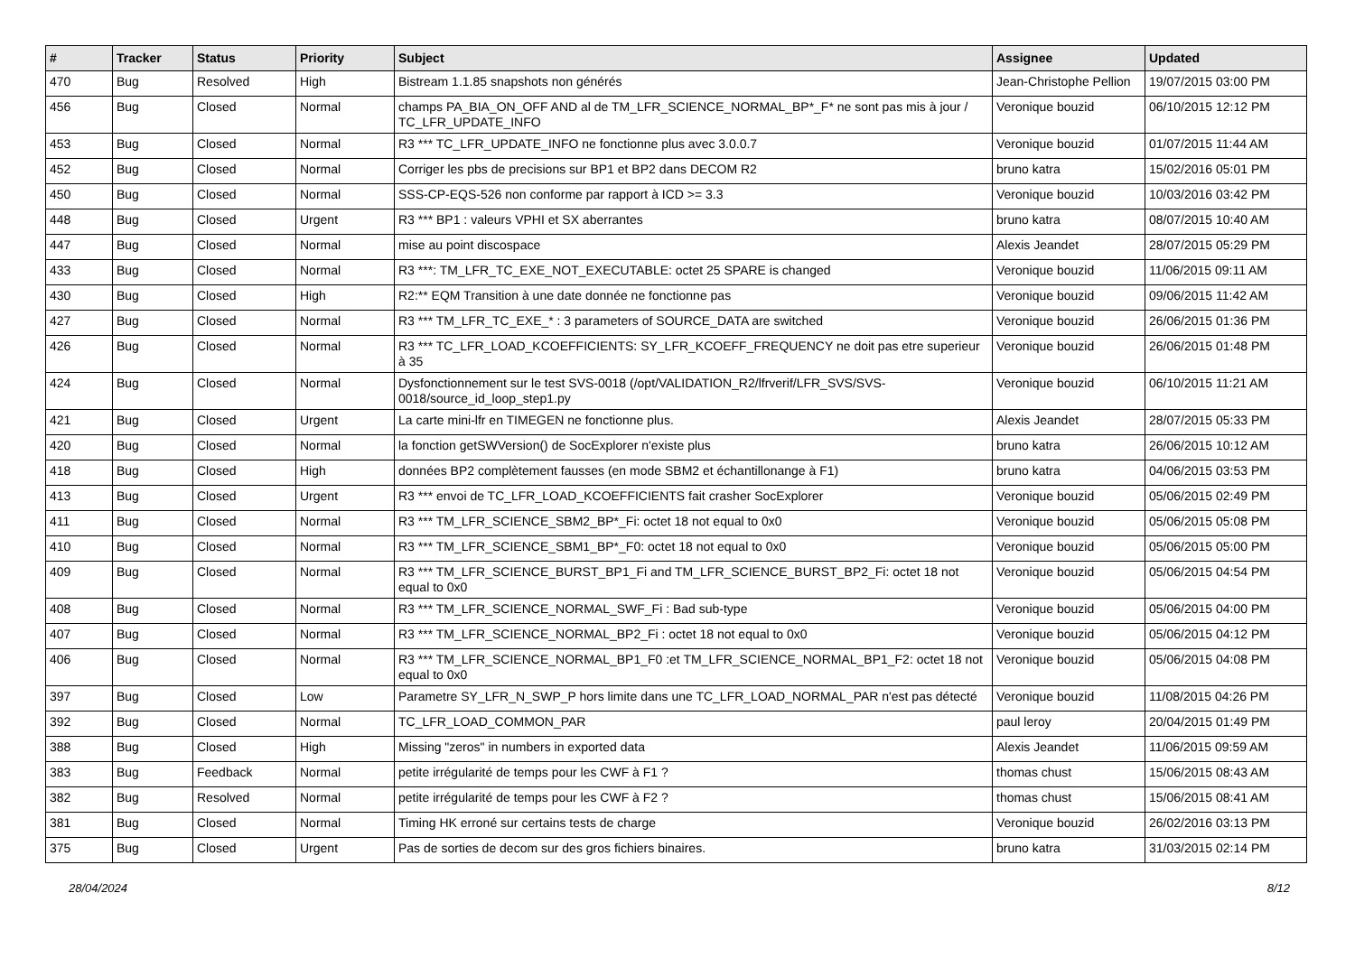| # | Tracker | Status | Priority | Subject | Assignee | Updated |
| --- | --- | --- | --- | --- | --- | --- |
| 470 | Bug | Resolved | High | Bistream 1.1.85 snapshots non générés | Jean-Christophe Pellion | 19/07/2015 03:00 PM |
| 456 | Bug | Closed | Normal | champs PA_BIA_ON_OFF AND al de TM_LFR_SCIENCE_NORMAL_BP*_F* ne sont pas mis à jour / TC_LFR_UPDATE_INFO | Veronique bouzid | 06/10/2015 12:12 PM |
| 453 | Bug | Closed | Normal | R3 *** TC_LFR_UPDATE_INFO ne fonctionne plus avec 3.0.0.7 | Veronique bouzid | 01/07/2015 11:44 AM |
| 452 | Bug | Closed | Normal | Corriger les pbs de precisions sur BP1 et BP2 dans DECOM R2 | bruno katra | 15/02/2016 05:01 PM |
| 450 | Bug | Closed | Normal | SSS-CP-EQS-526 non conforme par rapport à ICD >= 3.3 | Veronique bouzid | 10/03/2016 03:42 PM |
| 448 | Bug | Closed | Urgent | R3 *** BP1 : valeurs VPHI et SX aberrantes | bruno katra | 08/07/2015 10:40 AM |
| 447 | Bug | Closed | Normal | mise au point discospace | Alexis Jeandet | 28/07/2015 05:29 PM |
| 433 | Bug | Closed | Normal | R3 ***: TM_LFR_TC_EXE_NOT_EXECUTABLE: octet 25 SPARE is changed | Veronique bouzid | 11/06/2015 09:11 AM |
| 430 | Bug | Closed | High | R2:** EQM Transition à une date donnée ne fonctionne pas | Veronique bouzid | 09/06/2015 11:42 AM |
| 427 | Bug | Closed | Normal | R3 *** TM_LFR_TC_EXE_* : 3 parameters of SOURCE_DATA are switched | Veronique bouzid | 26/06/2015 01:36 PM |
| 426 | Bug | Closed | Normal | R3 *** TC_LFR_LOAD_KCOEFFICIENTS: SY_LFR_KCOEFF_FREQUENCY ne doit pas etre superieur à 35 | Veronique bouzid | 26/06/2015 01:48 PM |
| 424 | Bug | Closed | Normal | Dysfonctionnement sur le test SVS-0018 (/opt/VALIDATION_R2/lfrverif/LFR_SVS/SVS-0018/source_id_loop_step1.py | Veronique bouzid | 06/10/2015 11:21 AM |
| 421 | Bug | Closed | Urgent | La carte mini-lfr en TIMEGEN ne fonctionne plus. | Alexis Jeandet | 28/07/2015 05:33 PM |
| 420 | Bug | Closed | Normal | la fonction getSWVersion() de SocExplorer n'existe plus | bruno katra | 26/06/2015 10:12 AM |
| 418 | Bug | Closed | High | données BP2 complètement fausses (en mode SBM2 et échantillonange à F1) | bruno katra | 04/06/2015 03:53 PM |
| 413 | Bug | Closed | Urgent | R3 *** envoi de TC_LFR_LOAD_KCOEFFICIENTS fait crasher SocExplorer | Veronique bouzid | 05/06/2015 02:49 PM |
| 411 | Bug | Closed | Normal | R3 *** TM_LFR_SCIENCE_SBM2_BP*_Fi: octet 18 not equal to 0x0 | Veronique bouzid | 05/06/2015 05:08 PM |
| 410 | Bug | Closed | Normal | R3 *** TM_LFR_SCIENCE_SBM1_BP*_F0: octet 18 not equal to 0x0 | Veronique bouzid | 05/06/2015 05:00 PM |
| 409 | Bug | Closed | Normal | R3 *** TM_LFR_SCIENCE_BURST_BP1_Fi and TM_LFR_SCIENCE_BURST_BP2_Fi: octet 18 not equal to 0x0 | Veronique bouzid | 05/06/2015 04:54 PM |
| 408 | Bug | Closed | Normal | R3 *** TM_LFR_SCIENCE_NORMAL_SWF_Fi : Bad sub-type | Veronique bouzid | 05/06/2015 04:00 PM |
| 407 | Bug | Closed | Normal | R3 *** TM_LFR_SCIENCE_NORMAL_BP2_Fi : octet 18 not equal to 0x0 | Veronique bouzid | 05/06/2015 04:12 PM |
| 406 | Bug | Closed | Normal | R3 *** TM_LFR_SCIENCE_NORMAL_BP1_F0 :et TM_LFR_SCIENCE_NORMAL_BP1_F2: octet 18 not equal to 0x0 | Veronique bouzid | 05/06/2015 04:08 PM |
| 397 | Bug | Closed | Low | Parametre SY_LFR_N_SWP_P hors limite dans une TC_LFR_LOAD_NORMAL_PAR n'est pas détecté | Veronique bouzid | 11/08/2015 04:26 PM |
| 392 | Bug | Closed | Normal | TC_LFR_LOAD_COMMON_PAR | paul leroy | 20/04/2015 01:49 PM |
| 388 | Bug | Closed | High | Missing "zeros" in numbers in exported data | Alexis Jeandet | 11/06/2015 09:59 AM |
| 383 | Bug | Feedback | Normal | petite irrégularité de temps pour les CWF à F1 ? | thomas chust | 15/06/2015 08:43 AM |
| 382 | Bug | Resolved | Normal | petite irrégularité de temps pour les CWF à F2 ? | thomas chust | 15/06/2015 08:41 AM |
| 381 | Bug | Closed | Normal | Timing HK erroné sur certains tests de charge | Veronique bouzid | 26/02/2016 03:13 PM |
| 375 | Bug | Closed | Urgent | Pas de sorties de decom sur des gros fichiers binaires. | bruno katra | 31/03/2015 02:14 PM |
28/04/2024 8/12